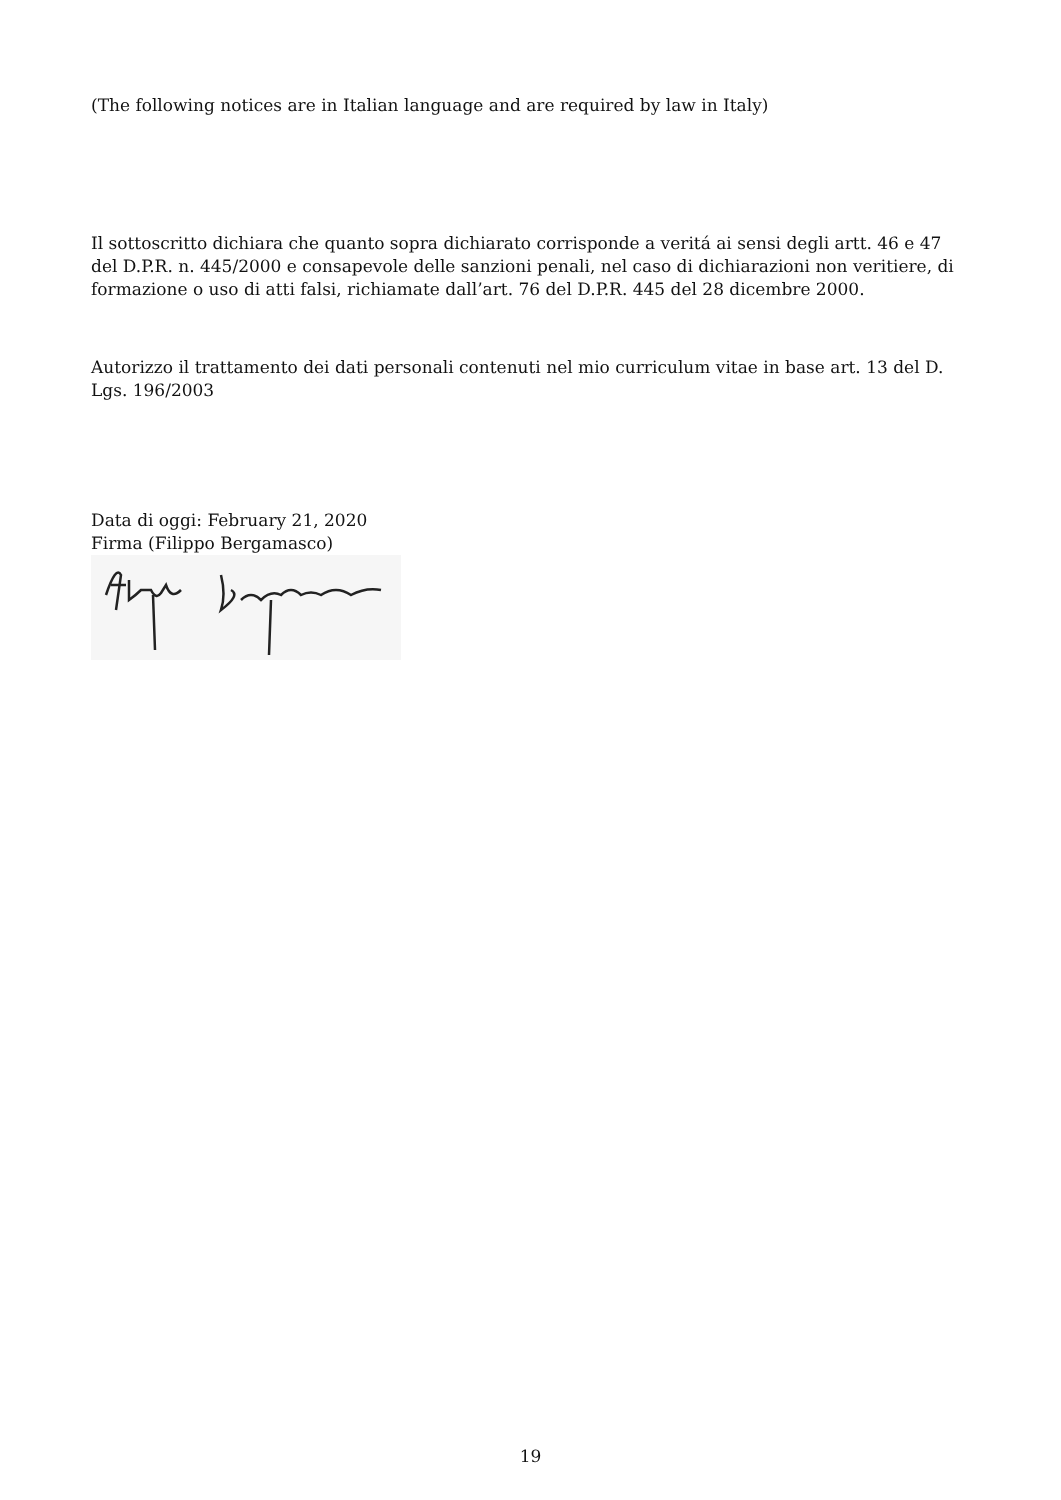(The following notices are in Italian language and are required by law in Italy)
Il sottoscritto dichiara che quanto sopra dichiarato corrisponde a veritá ai sensi degli artt. 46 e 47 del D.P.R. n. 445/2000 e consapevole delle sanzioni penali, nel caso di dichiarazioni non veritiere, di formazione o uso di atti falsi, richiamate dall’art. 76 del D.P.R. 445 del 28 dicembre 2000.
Autorizzo il trattamento dei dati personali contenuti nel mio curriculum vitae in base art. 13 del D. Lgs. 196/2003
Data di oggi: February 21, 2020
Firma (Filippo Bergamasco)
19